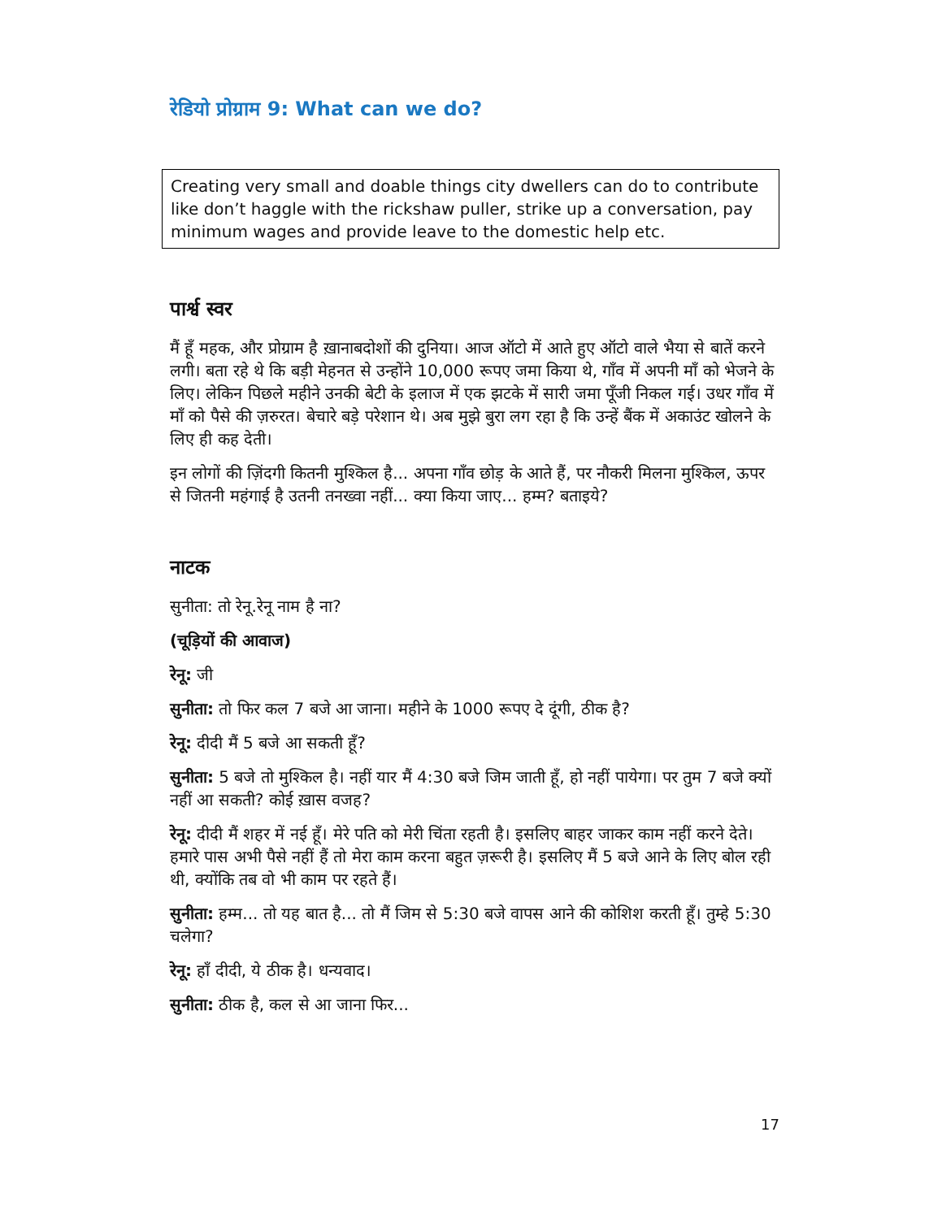रेडियो प्रोग्राम 9: What can we do?
Creating very small and doable things city dwellers can do to contribute like don’t haggle with the rickshaw puller, strike up a conversation, pay minimum wages and provide leave to the domestic help etc.
पार्श्व स्वर
मैं हूँ महक, और प्रोग्राम है ख़ानाबदोशों की दुनिया। आज ऑटो में आते हुए ऑटो वाले भैया से बातें करने लगी। बता रहे थे कि बड़ी मेहनत से उन्होंने 10,000 रूपए जमा किया थे, गाँव में अपनी माँ को भेजने के लिए। लेकिन पिछले महीने उनकी बेटी के इलाज में एक झटके में सारी जमा पूँजी निकल गई। उधर गाँव में माँ को पैसे की ज़रुरत। बेचारे बड़े परेशान थे। अब मुझे बुरा लग रहा है कि उन्हें बैंक में अकाउंट खोलने के लिए ही कह देती।
इन लोगों की ज़िंदगी कितनी मुश्किल है... अपना गाँव छोड़ के आते हैं, पर नौकरी मिलना मुश्किल, ऊपर से जितनी महंगाई है उतनी तनख्वा नहीं... क्या किया जाए... हम्म? बताइये?
नाटक
सुनीता: तो रेनू.रेनू नाम है ना?
(चूड़ियों की आवाज)
रेनू: जी
सुनीता: तो फिर कल 7 बजे आ जाना। महीने के 1000 रूपए दे दूंगी, ठीक है?
रेनू: दीदी मैं 5 बजे आ सकती हूँ?
सुनीता: 5 बजे तो मुश्किल है। नहीं यार मैं 4:30 बजे जिम जाती हूँ, हो नहीं पायेगा। पर तुम 7 बजे क्यों नहीं आ सकती? कोई ख़ास वजह?
रेनू: दीदी मैं शहर में नई हूँ। मेरे पति को मेरी चिंता रहती है। इसलिए बाहर जाकर काम नहीं करने देते। हमारे पास अभी पैसे नहीं हैं तो मेरा काम करना बहुत ज़रूरी है। इसलिए मैं 5 बजे आने के लिए बोल रही थी, क्योंकि तब वो भी काम पर रहते हैं।
सुनीता: हम्म... तो यह बात है... तो मैं जिम से 5:30 बजे वापस आने की कोशिश करती हूँ। तुम्हे 5:30 चलेगा?
रेनू: हाँ दीदी, ये ठीक है। धन्यवाद।
सुनीता: ठीक है, कल से आ जाना फिर...
17